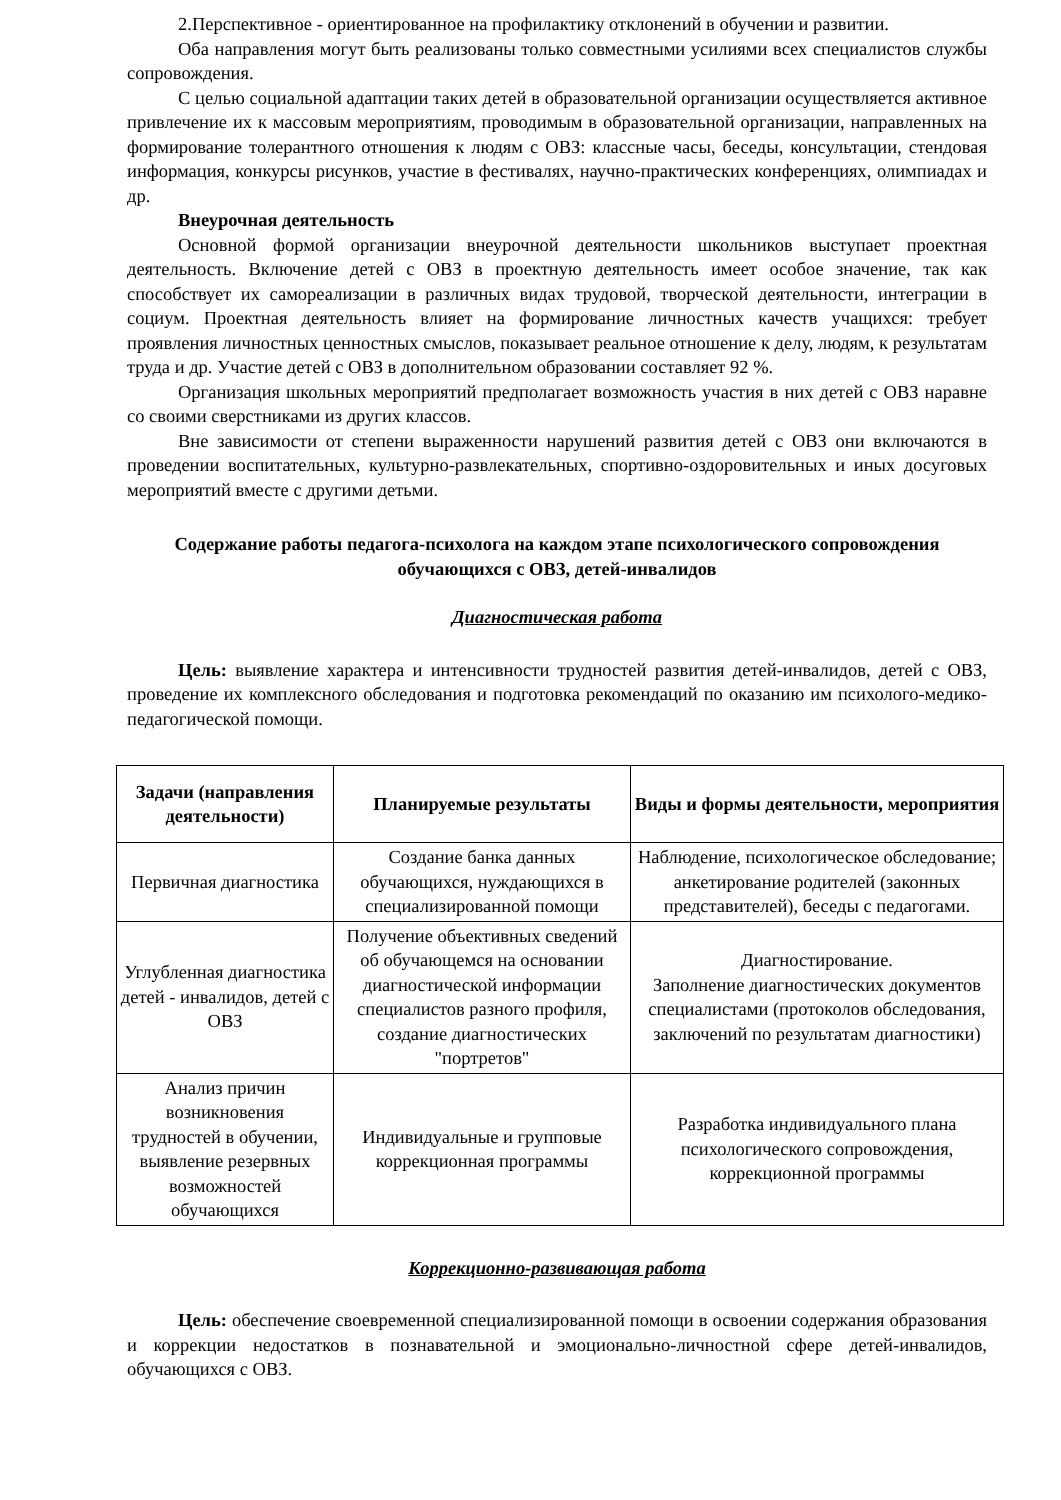2.Перспективное - ориентированное на профилактику отклонений в обучении и развитии.
Оба направления могут быть реализованы только совместными усилиями всех специалистов службы сопровождения.
С целью социальной адаптации таких детей в образовательной организации осуществляется активное привлечение их к массовым мероприятиям, проводимым в образовательной организации, направленных на формирование толерантного отношения к людям с ОВЗ: классные часы, беседы, консультации, стендовая информация, конкурсы рисунков, участие в фестивалях, научно-практических конференциях, олимпиадах и др.
Внеурочная деятельность
Основной формой организации внеурочной деятельности школьников выступает проектная деятельность. Включение детей с ОВЗ в проектную деятельность имеет особое значение, так как способствует их самореализации в различных видах трудовой, творческой деятельности, интеграции в социум. Проектная деятельность влияет на формирование личностных качеств учащихся: требует проявления личностных ценностных смыслов, показывает реальное отношение к делу, людям, к результатам труда и др. Участие детей с ОВЗ в дополнительном образовании составляет 92 %.
Организация школьных мероприятий предполагает возможность участия в них детей с ОВЗ наравне со своими сверстниками из других классов.
Вне зависимости от степени выраженности нарушений развития детей с ОВЗ они включаются в проведении воспитательных, культурно-развлекательных, спортивно-оздоровительных и иных досуговых мероприятий вместе с другими детьми.
Содержание работы педагога-психолога на каждом этапе психологического сопровождения обучающихся с ОВЗ, детей-инвалидов
Диагностическая работа
Цель: выявление характера и интенсивности трудностей развития детей-инвалидов, детей с ОВЗ, проведение их комплексного обследования и подготовка рекомендаций по оказанию им психолого-медико-педагогической помощи.
| Задачи (направления деятельности) | Планируемые результаты | Виды и формы деятельности, мероприятия |
| --- | --- | --- |
| Первичная диагностика | Создание банка данных обучающихся, нуждающихся в специализированной помощи | Наблюдение, психологическое обследование; анкетирование родителей (законных представителей), беседы с педагогами. |
| Углубленная диагностика детей - инвалидов, детей с ОВЗ | Получение объективных сведений об обучающемся на основании диагностической информации специалистов разного профиля, создание диагностических "портретов" | Диагностирование. Заполнение диагностических документов специалистами (протоколов обследования, заключений по результатам диагностики) |
| Анализ причин возникновения трудностей в обучении, выявление резервных возможностей обучающихся | Индивидуальные и групповые коррекционная программы | Разработка индивидуального плана психологического сопровождения, коррекционной программы |
Коррекционно-развивающая работа
Цель: обеспечение своевременной специализированной помощи в освоении содержания образования и коррекции недостатков в познавательной и эмоционально-личностной сфере детей-инвалидов, обучающихся с ОВЗ.